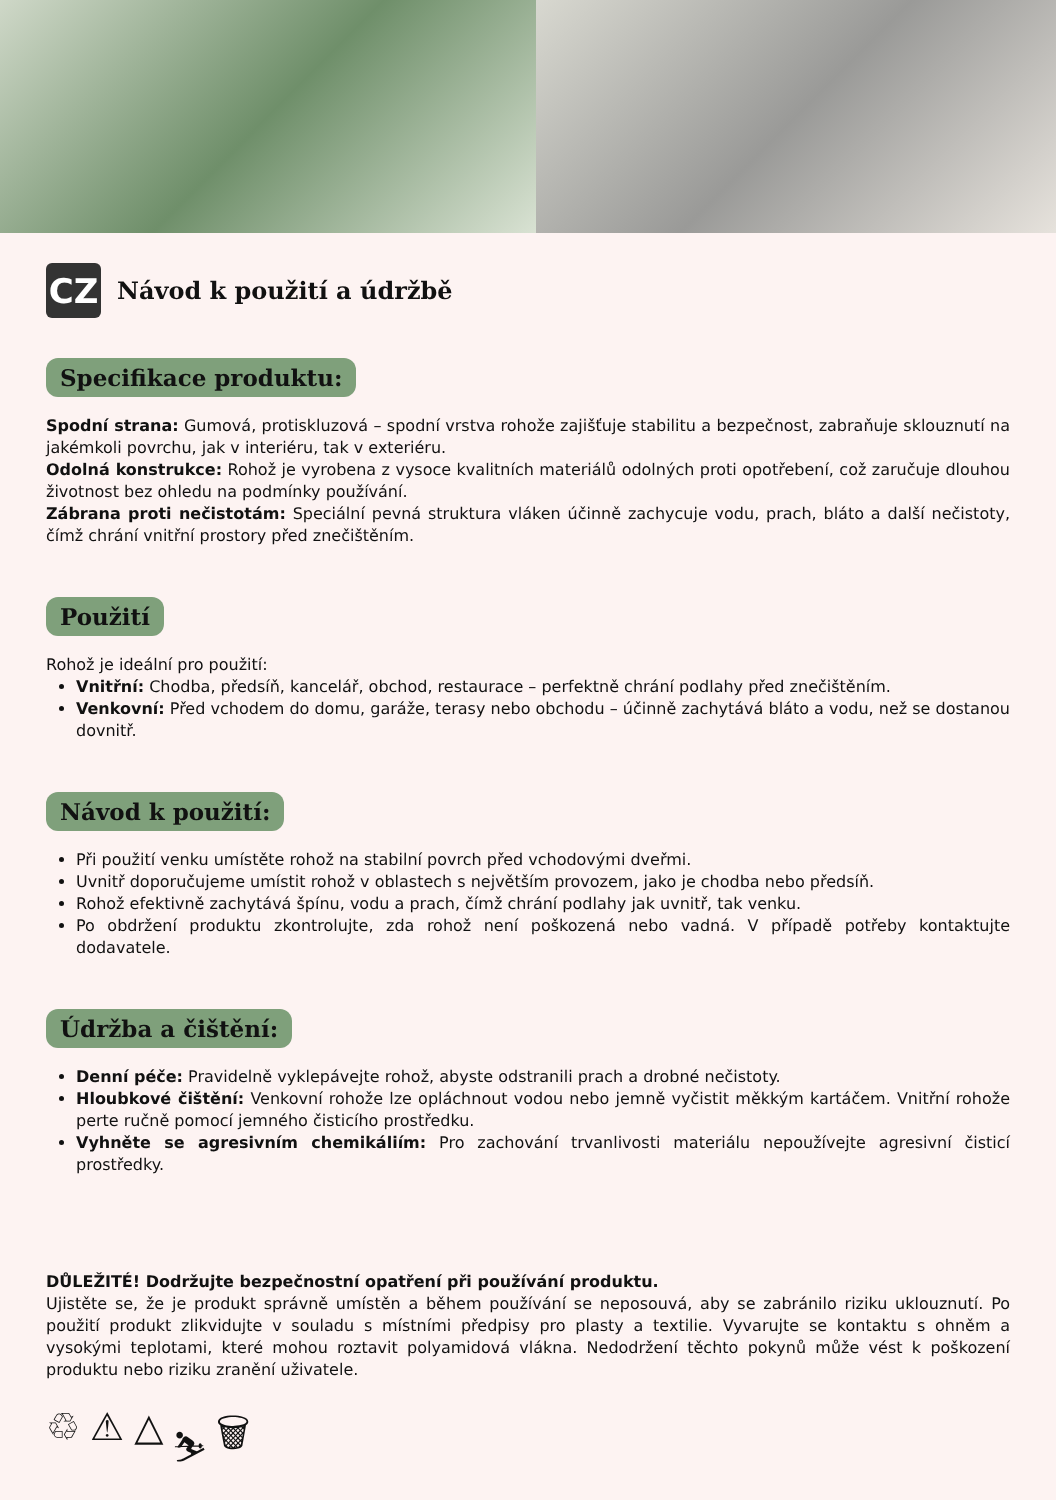CZ
Návod k použití a údržbě
Specifikace produktu:
Spodní strana: Gumová, protiskluzová – spodní vrstva rohože zajišťuje stabilitu a bezpečnost, zabraňuje sklouznutí na jakémkoli povrchu, jak v interiéru, tak v exteriéru.
Odolná konstrukce: Rohož je vyrobena z vysoce kvalitních materiálů odolných proti opotřebení, což zaručuje dlouhou životnost bez ohledu na podmínky používání.
Zábrana proti nečistotám: Speciální pevná struktura vláken účinně zachycuje vodu, prach, bláto a další nečistoty, čímž chrání vnitřní prostory před znečištěním.
Použití
Rohož je ideální pro použití:
Vnitřní: Chodba, předsíň, kancelář, obchod, restaurace – perfektně chrání podlahy před znečištěním.
Venkovní: Před vchodem do domu, garáže, terasy nebo obchodu – účinně zachytává bláto a vodu, než se dostanou dovnitř.
Návod k použití:
Při použití venku umístěte rohož na stabilní povrch před vchodovými dveřmi.
Uvnitř doporučujeme umístit rohož v oblastech s největším provozem, jako je chodba nebo předsíň.
Rohož efektivně zachytává špínu, vodu a prach, čímž chrání podlahy jak uvnitř, tak venku.
Po obdržení produktu zkontrolujte, zda rohož není poškozená nebo vadná. V případě potřeby kontaktujte dodavatele.
Údržba a čištění:
Denní péče: Pravidelně vyklepávejte rohož, abyste odstranili prach a drobné nečistoty.
Hloubkové čištění: Venkovní rohože lze opláchnout vodou nebo jemně vyčistit měkkým kartáčem. Vnitřní rohože perte ručně pomocí jemného čisticího prostředku.
Vyhněte se agresivním chemikáliím: Pro zachování trvanlivosti materiálu nepoužívejte agresivní čisticí prostředky.
DŮLEŽITÉ! Dodržujte bezpečnostní opatření při používání produktu.
Ujistěte se, že je produkt správně umístěn a během používání se neposouvá, aby se zabránilo riziku uklouznutí. Po použití produkt zlikvidujte v souladu s místními předpisy pro plasty a textilie. Vyvarujte se kontaktu s ohněm a vysokými teplotami, které mohou roztavit polyamidová vlákna. Nedodržení těchto pokynů může vést k poškození produktu nebo riziku zranění uživatele.
♲ ⚠ △ ⛷ 🗑